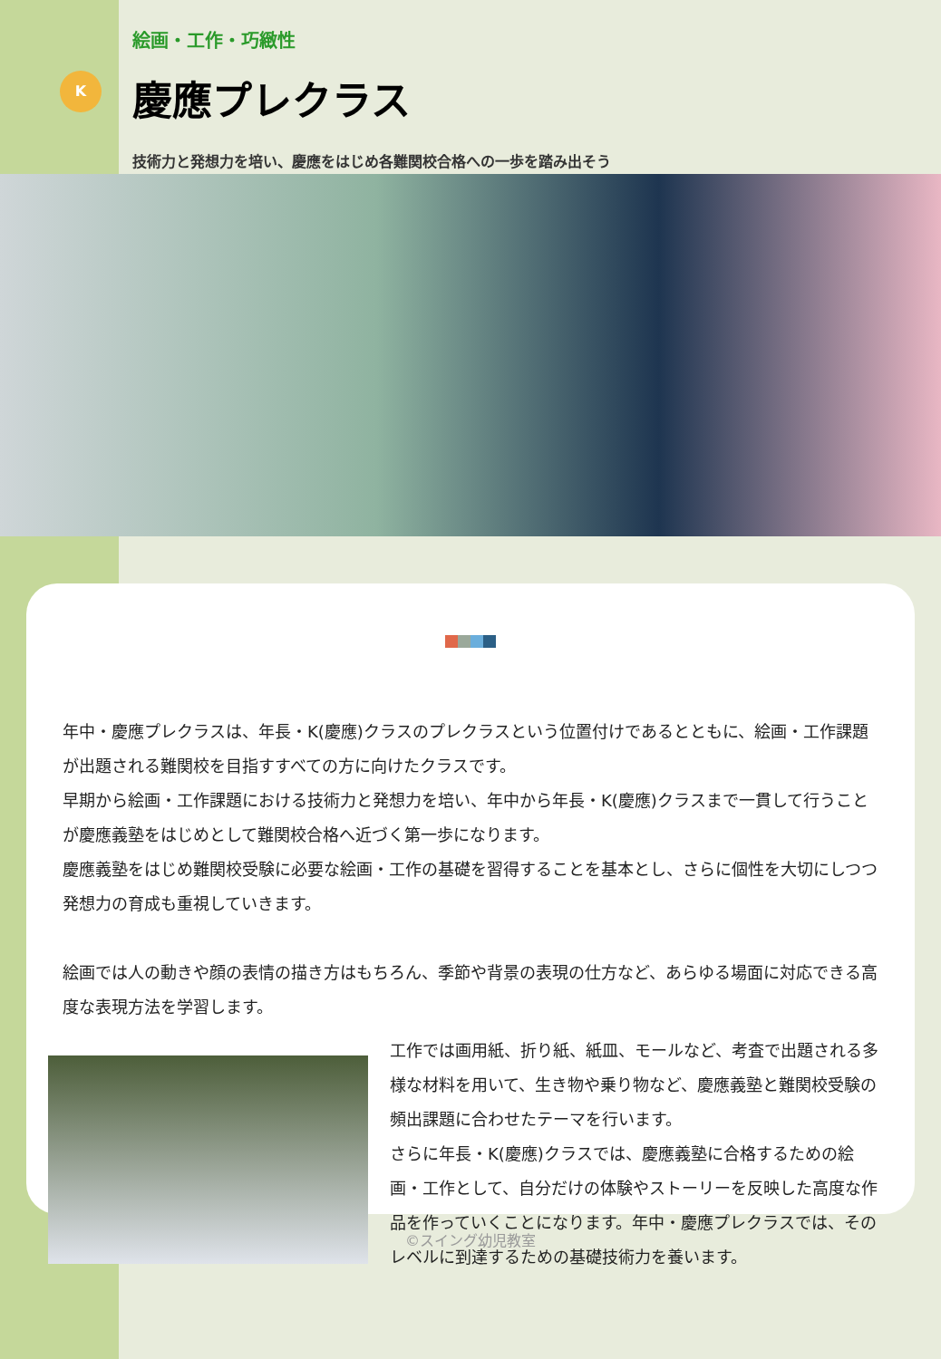K
絵画・工作・巧緻性
慶應プレクラス
技術力と発想力を培い、慶應をはじめ各難関校合格への一歩を踏み出そう
年中・慶應プレクラスは、年長・K(慶應)クラスのプレクラスという位置付けであるとともに、絵画・工作課題が出題される難関校を目指すすべての方に向けたクラスです。
早期から絵画・工作課題における技術力と発想力を培い、年中から年長・K(慶應)クラスまで一貫して行うことが慶應義塾をはじめとして難関校合格へ近づく第一歩になります。
慶應義塾をはじめ難関校受験に必要な絵画・工作の基礎を習得することを基本とし、さらに個性を大切にしつつ発想力の育成も重視していきます。
絵画では人の動きや顔の表情の描き方はもちろん、季節や背景の表現の仕方など、あらゆる場面に対応できる高度な表現方法を学習します。
工作では画用紙、折り紙、紙皿、モールなど、考査で出題される多様な材料を用いて、生き物や乗り物など、慶應義塾と難関校受験の頻出課題に合わせたテーマを行います。
さらに年長・K(慶應)クラスでは、慶應義塾に合格するための絵画・工作として、自分だけの体験やストーリーを反映した高度な作品を作っていくことになります。年中・慶應プレクラスでは、そのレベルに到達するための基礎技術力を養います。
©スイング幼児教室